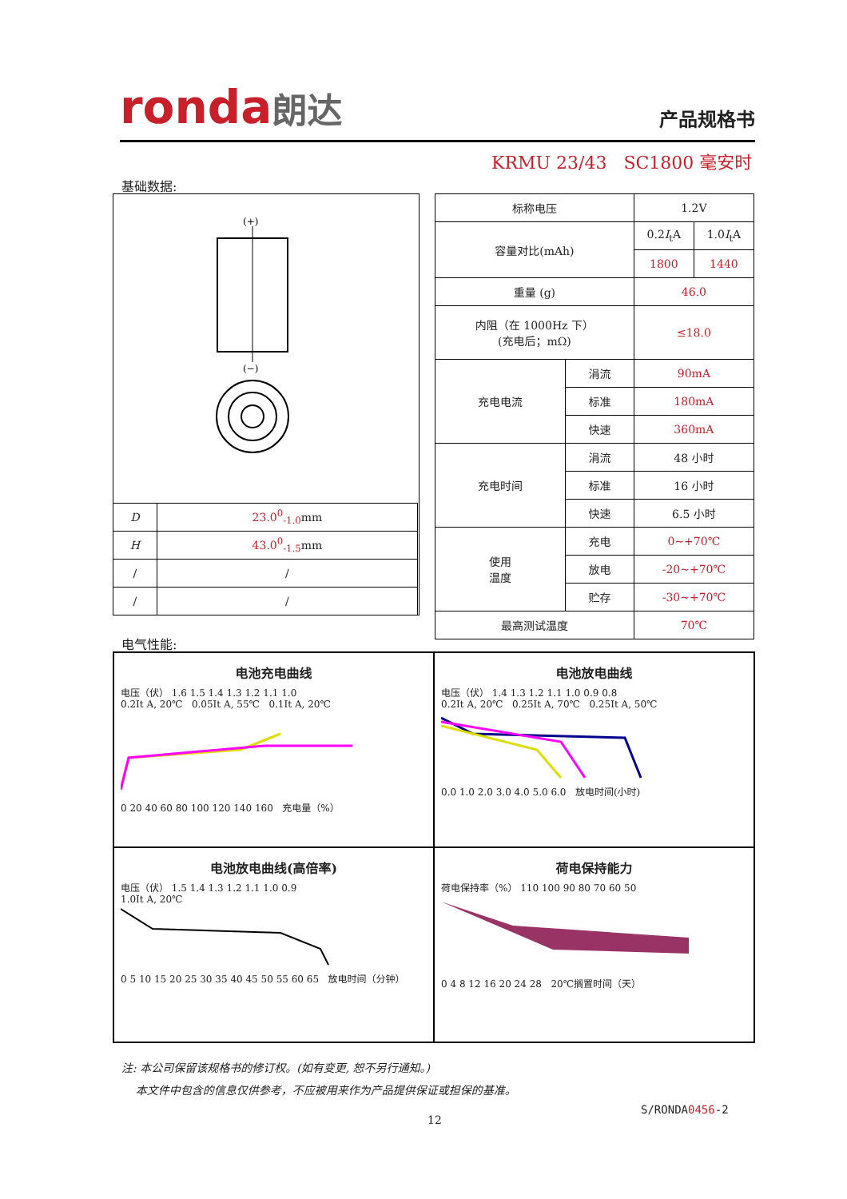ronda朗达
产品规格书
KRMU 23/43 SC1800 毫安时
基础数据:
(+)
(−)
| D | 23.0<sup>0</sup><sub>-1.0</sub> mm |
| H | 43.0<sup>0</sup><sub>-1.5</sub> mm |
| / | / |
| / | / |
| 标称电压 | | 1.2V | |
| 容量对比(mAh) | | 0.2 I<sub>t</sub>A | 1.0 I<sub>t</sub>A |
| | | 1800 | 1440 |
| 重量 (g) | | 46.0 | |
| 内阻（在 1000Hz 下） (充电后；mΩ) | | ≤18.0 | |
| 充电电流 | 涓流 | 90mA | |
| | 标准 | 180mA | |
| | 快速 | 360mA | |
| 充电时间 | 涓流 | 48 小时 | |
| | 标准 | 16 小时 | |
| | 快速 | 6.5 小时 | |
| 使用 温度 | 充电 | 0~+70℃ | |
| | 放电 | -20~+70℃ | |
| | 贮存 | -30~+70℃ | |
| 最高测试温度 | | 70℃ | |
电气性能:
电池充电曲线
电压（伏） 1.6 1.5 1.4 1.3 1.2 1.1 1.0
0.2It A, 20℃ 0.05It A, 55℃ 0.1It A, 20℃
0 20 40 60 80 100 120 140 160 充电量（%）
电池放电曲线
电压（伏） 1.4 1.3 1.2 1.1 1.0 0.9 0.8
0.2It A, 20℃ 0.25It A, 70℃ 0.25It A, 50℃
0.0 1.0 2.0 3.0 4.0 5.0 6.0 放电时间(小时)
电池放电曲线(高倍率)
电压（伏） 1.5 1.4 1.3 1.2 1.1 1.0 0.9
1.0It A, 20℃
0 5 10 15 20 25 30 35 40 45 50 55 60 65 放电时间（分钟）
荷电保持能力
荷电保持率（%） 110 100 90 80 70 60 50
0 4 8 12 16 20 24 28 20℃搁置时间（天）
注: 本公司保留该规格书的修订权。(如有变更, 恕不另行通知。)
本文件中包含的信息仅供参考，不应被用来作为产品提供保证或担保的基准。
S/RONDA0456-2
12